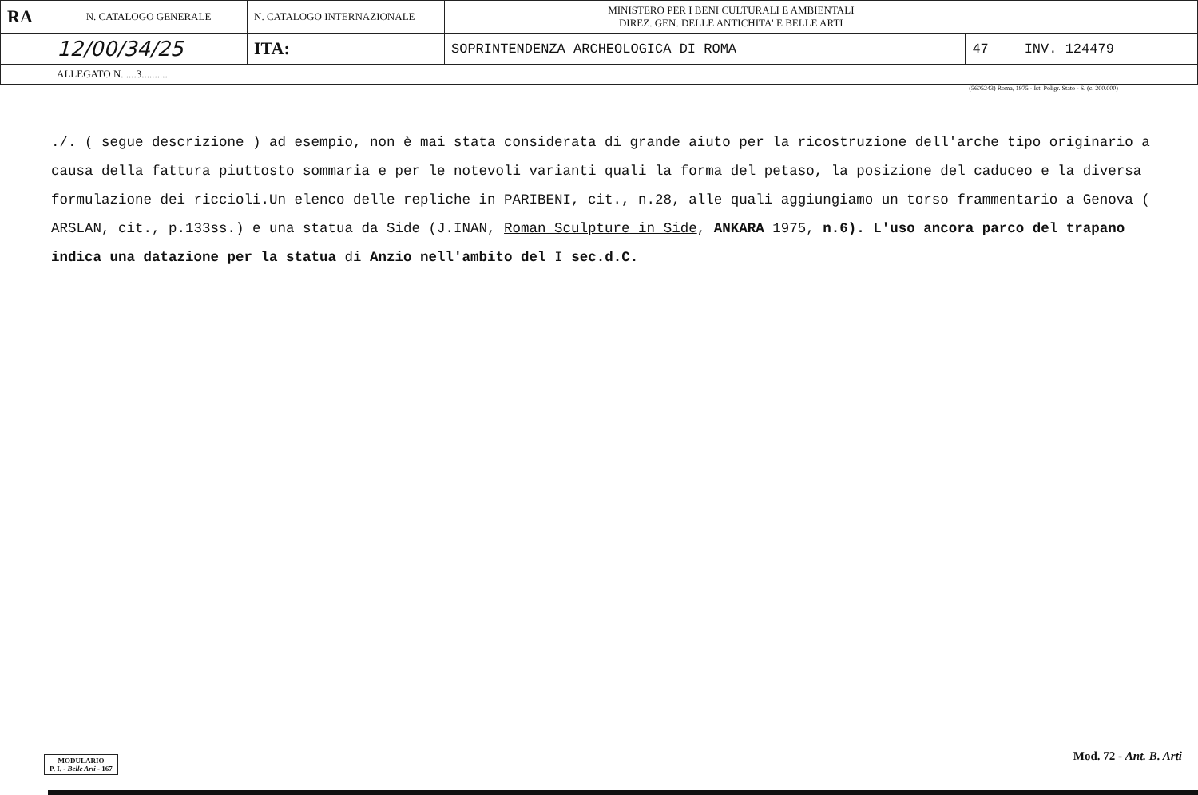| RA | N. CATALOGO GENERALE | N. CATALOGO INTERNAZIONALE | MINISTERO PER I BENI CULTURALI E AMBIENTALI DIREZ. GEN. DELLE ANTICHITA' E BELLE ARTI | | |
| | 12/00/34/25 | ITA: | SOPRINTENDENZA ARCHEOLOGICA DI ROMA | 47 | INV. 124479 |
| | ALLEGATO N. ....3.......... | | | | |
(5605243) Roma, 1975 - Ist. Poligr. Stato - S. (c. 200.000)
./. ( segue descrizione ) ad esempio, non è mai stata considerata di grande aiuto per la ricostruzione dell'arche tipo originario a causa della fattura piuttosto sommaria e per le notevoli varianti quali la forma del petaso, la posizione del caduceo e la diversa formulazione dei riccioli.Un elenco delle repliche in PARIBENI, cit., n.28, alle quali aggiungiamo un torso frammentario a Genova ( ARSLAN, cit., p.133ss.) e una statua da Side (J.INAN, Roman Sculpture in Side, ANKARA 1975, n.6). L'uso ancora parco del trapano indica una datazione per la statua di Anzio nell'ambito del I sec.d.C.
MODULARIO
P. I. - Belle Arti - 167
Mod. 72 - Ant. B. Arti